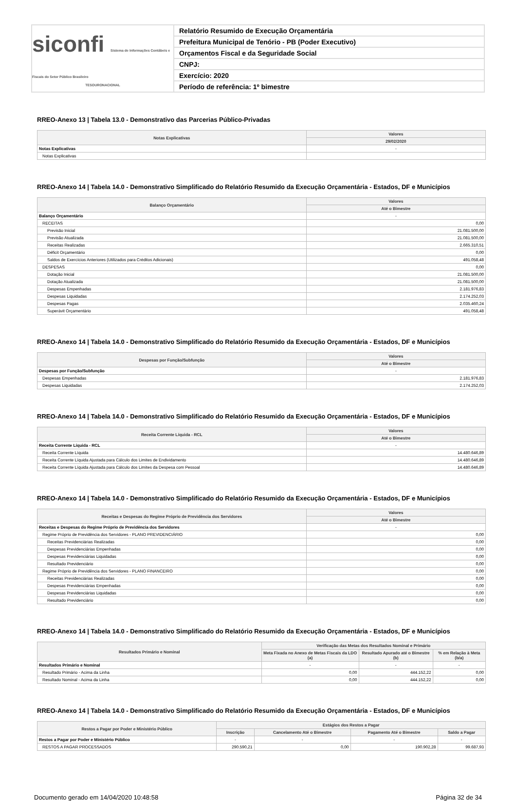siconfi Sistema de Informações Contábeis e Fiscais do Setor Público Brasileiro
TESOURONACIONAL
Relatório Resumido de Execução Orçamentária
Prefeitura Municipal de Tenório - PB (Poder Executivo)
Orçamentos Fiscal e da Seguridade Social
CNPJ:
Exercício: 2020
Período de referência: 1º bimestre
RREO-Anexo 13 | Tabela 13.0 - Demonstrativo das Parcerias Público-Privadas
| Notas Explicativas | Valores |
| --- | --- |
| | 29/02/2020 |
| Notas Explicativas | - |
| Notas Explicativas | |
RREO-Anexo 14 | Tabela 14.0 - Demonstrativo Simplificado do Relatório Resumido da Execução Orçamentária - Estados, DF e Municípios
| Balanço Orçamentário | Valores |
| --- | --- |
| | Até o Bimestre |
| Balanço Orçamentário | - |
| RECEITAS | 0,00 |
| Previsão Inicial | 21.081.500,00 |
| Previsão Atualizada | 21.081.500,00 |
| Receitas Realizadas | 2.665.310,51 |
| Déficit Orçamentário | 0,00 |
| Saldos de Exercícios Anteriores (Utilizados para Créditos Adicionais) | 491.058,48 |
| DESPESAS | 0,00 |
| Dotação Inicial | 21.081.500,00 |
| Dotação Atualizada | 21.081.500,00 |
| Despesas Empenhadas | 2.181.976,83 |
| Despesas Liquidadas | 2.174.252,03 |
| Despesas Pagas | 2.035.460,24 |
| Superávit Orçamentário | 491.058,48 |
RREO-Anexo 14 | Tabela 14.0 - Demonstrativo Simplificado do Relatório Resumido da Execução Orçamentária - Estados, DF e Municípios
| Despesas por Função/Subfunção | Valores |
| --- | --- |
| | Até o Bimestre |
| Despesas por Função/Subfunção | - |
| Despesas Empenhadas | 2.181.976,83 |
| Despesas Liquidadas | 2.174.252,03 |
RREO-Anexo 14 | Tabela 14.0 - Demonstrativo Simplificado do Relatório Resumido da Execução Orçamentária - Estados, DF e Municípios
| Receita Corrente Líquida - RCL | Valores |
| --- | --- |
| | Até o Bimestre |
| Receita Corrente Líquida - RCL | - |
| Receita Corrente Líquida | 14.480.646,89 |
| Receita Corrente Líquida Ajustada para Cálculo dos Limites de Endividamento | 14.480.646,89 |
| Receita Corrente Líquida Ajustada para Cálculo dos Limites da Despesa com Pessoal | 14.480.646,89 |
RREO-Anexo 14 | Tabela 14.0 - Demonstrativo Simplificado do Relatório Resumido da Execução Orçamentária - Estados, DF e Municípios
| Receitas e Despesas do Regime Próprio de Previdência dos Servidores | Valores |
| --- | --- |
| | Até o Bimestre |
| Receitas e Despesas do Regime Próprio de Previdência dos Servidores | - |
| Regime Próprio de Previdência dos Servidores - PLANO PREVIDENCIÁRIO | 0,00 |
| Receitas Previdenciárias Realizadas | 0,00 |
| Despesas Previdenciárias Empenhadas | 0,00 |
| Despesas Previdenciárias Liquidadas | 0,00 |
| Resultado Previdenciário | 0,00 |
| Regime Próprio de Previdência dos Servidores - PLANO FINANCEIRO | 0,00 |
| Receitas Previdenciárias Realizadas | 0,00 |
| Despesas Previdenciárias Empenhadas | 0,00 |
| Despesas Previdenciárias Liquidadas | 0,00 |
| Resultado Previdenciário | 0,00 |
RREO-Anexo 14 | Tabela 14.0 - Demonstrativo Simplificado do Relatório Resumido da Execução Orçamentária - Estados, DF e Municípios
| Resultados Primário e Nominal | Verificação das Metas dos Resultados Nominal e Primário | | |
| --- | --- | --- | --- |
| | Meta Fixada no Anexo de Metas Fiscais da LDO (a) | Resultado Apurado até o Bimestre (b) | % em Relação à Meta (b/a) |
| Resultados Primário e Nominal | - | - | - |
| Resultado Primário - Acima da Linha | 0,00 | 444.152,22 | 0,00 |
| Resultado Nominal - Acima da Linha | 0,00 | 444.152,22 | 0,00 |
RREO-Anexo 14 | Tabela 14.0 - Demonstrativo Simplificado do Relatório Resumido da Execução Orçamentária - Estados, DF e Municípios
| Restos a Pagar por Poder e Ministério Público | Estágios dos Restos a Pagar | | | |
| --- | --- | --- | --- | --- |
| | Inscrição | Cancelamento Até o Bimestre | Pagamento Até o Bimestre | Saldo a Pagar |
| Restos a Pagar por Poder e Ministério Público | - | - | - | - |
| RESTOS A PAGAR PROCESSADOS | 290.590,21 | 0,00 | 190.902,28 | 99.687,93 |
Documento gerado em 14/04/2020 10:48:58 Página 32 de 34